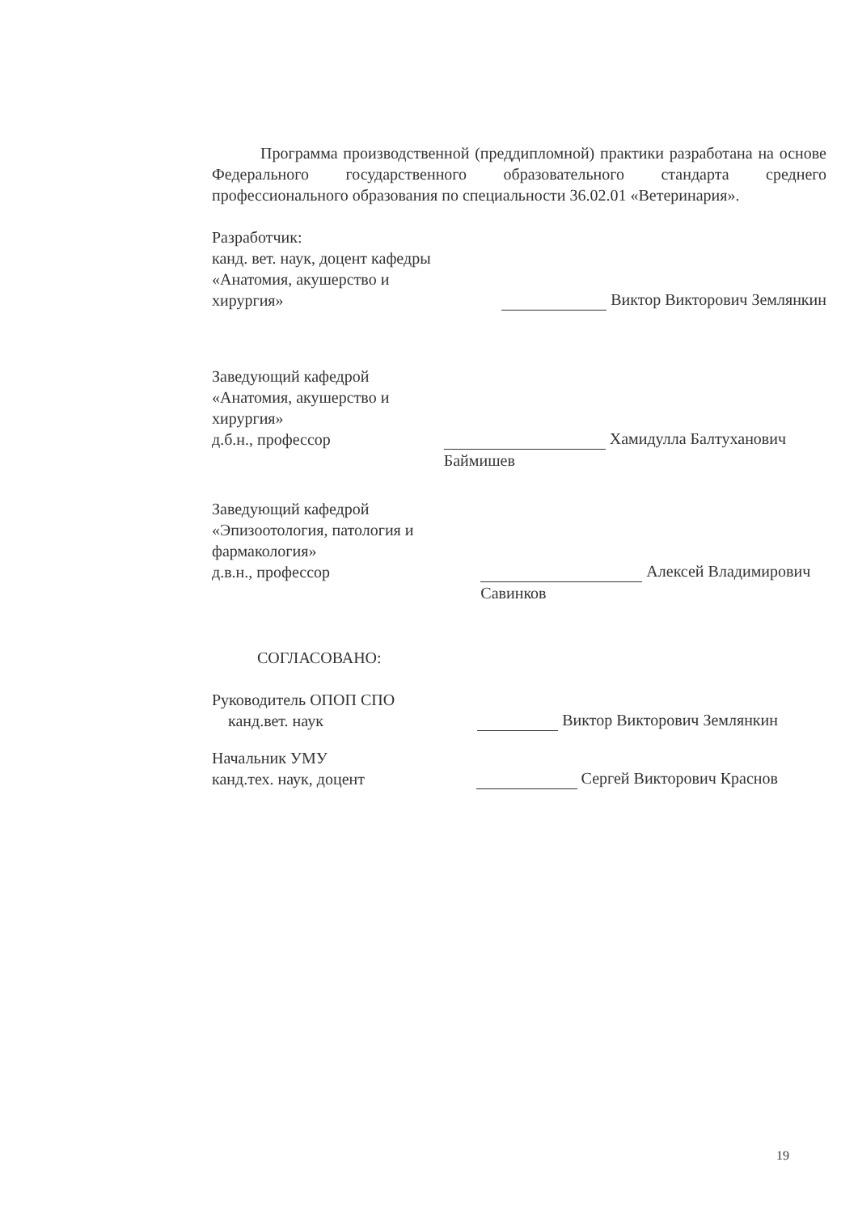Программа производственной (преддипломной) практики разработана на основе Федерального государственного образовательного стандарта среднего профессионального образования по специальности 36.02.01 «Ветеринария».
Разработчик:
канд. вет. наук, доцент кафедры
«Анатомия, акушерство и
хирургия»
Виктор Викторович Землянкин
Заведующий кафедрой
«Анатомия, акушерство и хирургия»
д.б.н., профессор
Хамидулла Балтуханович Баймишев
Заведующий кафедрой
«Эпизоотология, патология и фармакология»
д.в.н., профессор
Алексей Владимирович Савинков
СОГЛАСОВАНО:
Руководитель ОПОП СПО
канд.вет. наук
Виктор Викторович Землянкин
Начальник УМУ
канд.тех. наук, доцент
Сергей Викторович Краснов
19